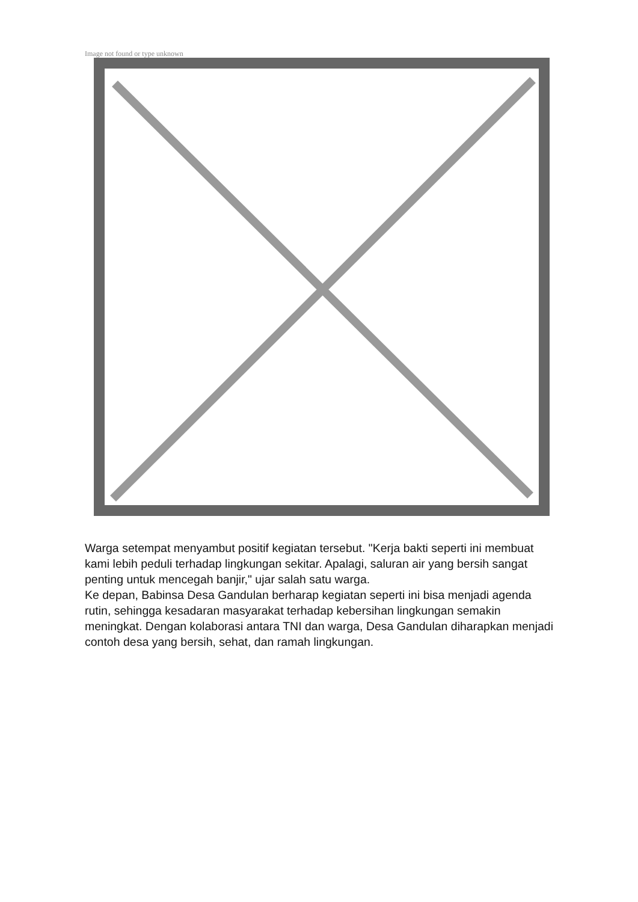Image not found or type unknown
Warga setempat menyambut positif kegiatan tersebut. "Kerja bakti seperti ini membuat kami lebih peduli terhadap lingkungan sekitar. Apalagi, saluran air yang bersih sangat penting untuk mencegah banjir," ujar salah satu warga.
Ke depan, Babinsa Desa Gandulan berharap kegiatan seperti ini bisa menjadi agenda rutin, sehingga kesadaran masyarakat terhadap kebersihan lingkungan semakin meningkat. Dengan kolaborasi antara TNI dan warga, Desa Gandulan diharapkan menjadi contoh desa yang bersih, sehat, dan ramah lingkungan.